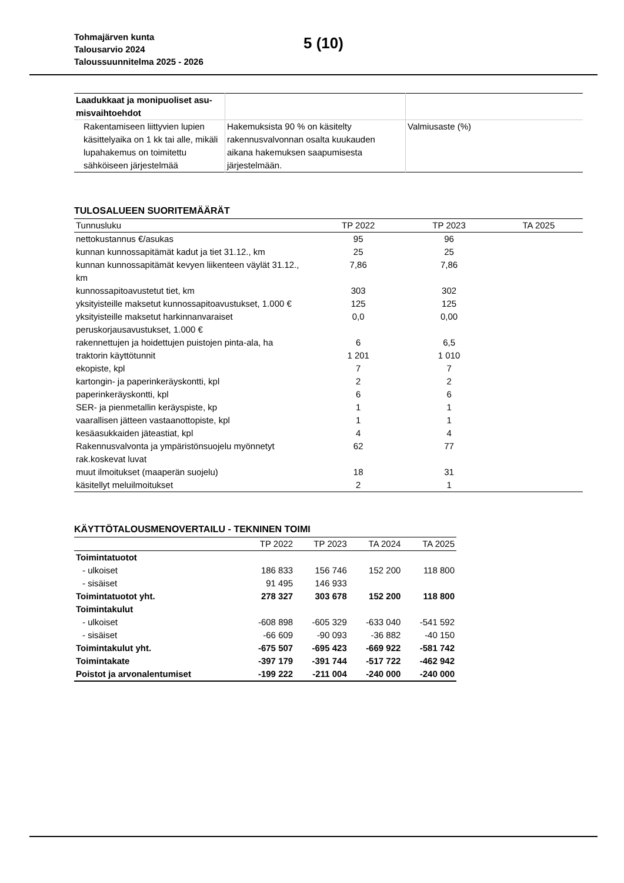Tohmajärven kunta
Talousarvio 2024
Taloussuunnitelma 2025 - 2026
5 (10)
| Laadukkaat ja monipuoliset asu- misvaihtoehdot | | |
| Rakentamiseen liittyvien lupien käsittelyaika on 1 kk tai alle, mikäli lupahakemus on toimitettu sähköiseen järjestelmää | Hakemuksista 90 % on käsitelty rakennusvalvonnan osalta kuukauden aikana hakemuksen saapumisesta järjestelmään. | Valmiusaste (%) |
TULOSALUEEN SUORITEMÄÄRÄT
| Tunnusluku | TP 2022 | TP 2023 | TA 2025 |
| --- | --- | --- | --- |
| nettokustannus €/asukas | 95 | 96 | |
| kunnan kunnossapitämät kadut ja tiet 31.12., km | 25 | 25 | |
| kunnan kunnossapitämät kevyen liikenteen väylät 31.12., km | 7,86 | 7,86 | |
| kunnossapitoavustetut tiet, km | 303 | 302 | |
| yksityisteille maksetut kunnossapitoavustukset, 1.000 € | 125 | 125 | |
| yksityisteille maksetut harkinnanvaraiset peruskorjausavustukset, 1.000 € | 0,0 | 0,00 | |
| rakennettujen ja hoidettujen puistojen pinta-ala, ha | 6 | 6,5 | |
| traktorin käyttötunnit | 1 201 | 1 010 | |
| ekopiste, kpl | 7 | 7 | |
| kartongin- ja paperinkeräyskontti, kpl | 2 | 2 | |
| paperinkeräyskontti, kpl | 6 | 6 | |
| SER- ja pienmetallin keräyspiste, kp | 1 | 1 | |
| vaarallisen jätteen vastaanottopiste, kpl | 1 | 1 | |
| kesäasukkaiden jäteastiat, kpl | 4 | 4 | |
| Rakennusvalvonta ja ympäristönsuojelu myönnetyt rak.koskevat luvat | 62 | 77 | |
| muut ilmoitukset (maaperän suojelu) | 18 | 31 | |
| käsitellyt meluilmoitukset | 2 | 1 | |
KÄYTTÖTALOUSMENOVERTAILU - TEKNINEN TOIMI
| | TP 2022 | TP 2023 | TA 2024 | TA 2025 |
| --- | --- | --- | --- | --- |
| Toimintatuotot | | | | |
| - ulkoiset | 186 833 | 156 746 | 152 200 | 118 800 |
| - sisäiset | 91 495 | 146 933 | | |
| Toimintatuotot yht. | 278 327 | 303 678 | 152 200 | 118 800 |
| Toimintakulut | | | | |
| - ulkoiset | -608 898 | -605 329 | -633 040 | -541 592 |
| - sisäiset | -66 609 | -90 093 | -36 882 | -40 150 |
| Toimintakulut yht. | -675 507 | -695 423 | -669 922 | -581 742 |
| Toimintakate | -397 179 | -391 744 | -517 722 | -462 942 |
| Poistot ja arvonalentumiset | -199 222 | -211 004 | -240 000 | -240 000 |